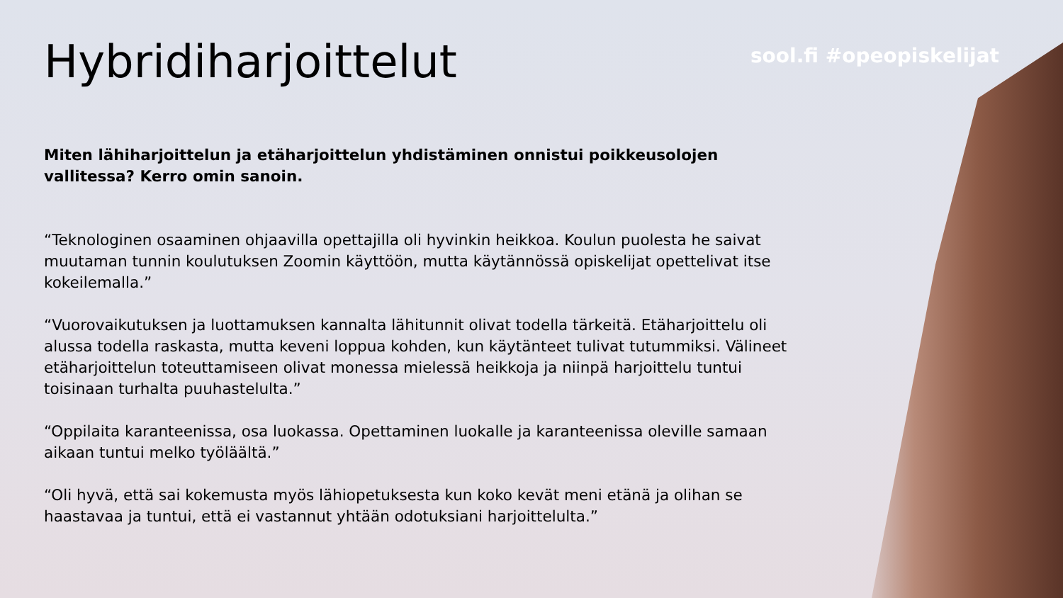Hybridiharjoittelut
sool.fi #opeopiskelijat
Miten lähiharjoittelun ja etäharjoittelun yhdistäminen onnistui poikkeusolojen vallitessa? Kerro omin sanoin.
“Teknologinen osaaminen ohjaavilla opettajilla oli hyvinkin heikkoa. Koulun puolesta he saivat muutaman tunnin koulutuksen Zoomin käyttöön, mutta käytännössä opiskelijat opettelivat itse kokeilemalla.”
“Vuorovaikutuksen ja luottamuksen kannalta lähitunnit olivat todella tärkeitä. Etäharjoittelu oli alussa todella raskasta, mutta keveni loppua kohden, kun käytänteet tulivat tutummiksi. Välineet etäharjoittelun toteuttamiseen olivat monessa mielessä heikkoja ja niinpä harjoittelu tuntui toisinaan turhalta puuhastelulta.”
“Oppilaita karanteenissa, osa luokassa. Opettaminen luokalle ja karanteenissa oleville samaan aikaan tuntui melko työläältä.”
“Oli hyvä, että sai kokemusta myös lähiopetuksesta kun koko kevät meni etänä ja olihan se haastavaa ja tuntui, että ei vastannut yhtään odotuksiani harjoittelulta.”